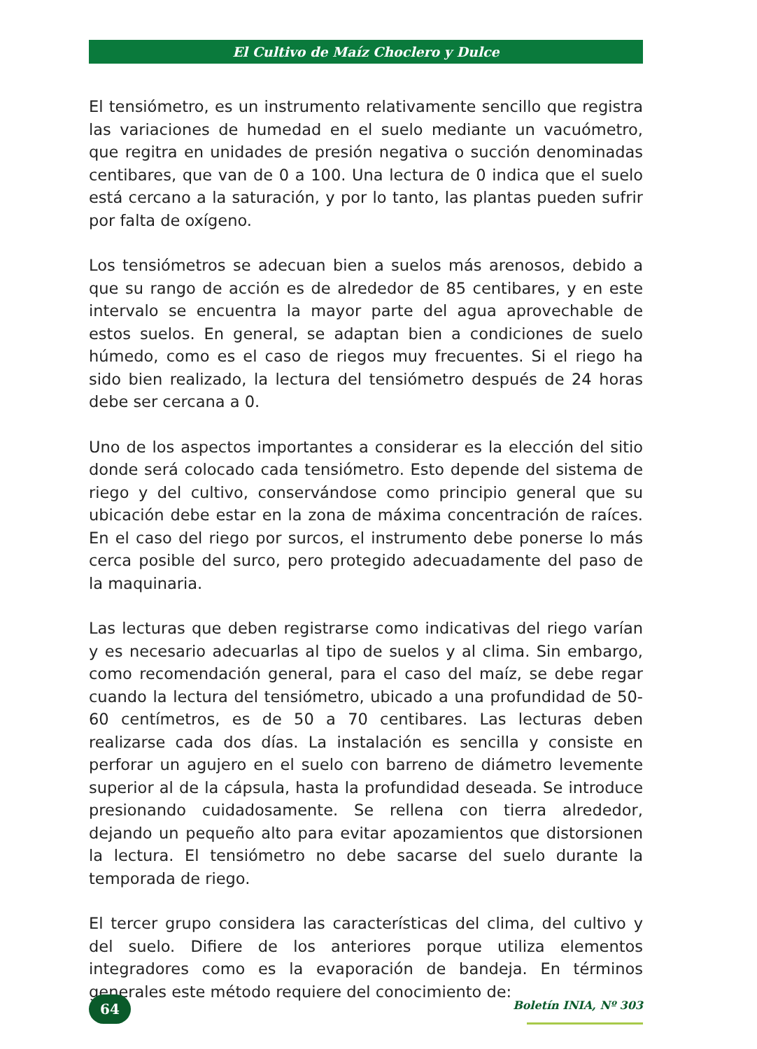El Cultivo de Maíz Choclero y Dulce
El tensiómetro, es un instrumento relativamente sencillo que registra las variaciones de humedad en el suelo mediante un vacuómetro, que regitra en unidades de presión negativa o succión denominadas centibares, que van de 0 a 100. Una lectura de 0 indica que el suelo está cercano a la saturación, y por lo tanto, las plantas pueden sufrir por falta de oxígeno.
Los tensiómetros se adecuan bien a suelos más arenosos, debido a que su rango de acción es de alrededor de 85 centibares, y en este intervalo se encuentra la mayor parte del agua aprovechable de estos suelos. En general, se adaptan bien a condiciones de suelo húmedo, como es el caso de riegos muy frecuentes. Si el riego ha sido bien realizado, la lectura del tensiómetro después de 24 horas debe ser cercana a 0.
Uno de los aspectos importantes a considerar es la elección del sitio donde será colocado cada tensiómetro. Esto depende del sistema de riego y del cultivo, conservándose como principio general que su ubicación debe estar en la zona de máxima concentración de raíces. En el caso del riego por surcos, el instrumento debe ponerse lo más cerca posible del surco, pero protegido adecuadamente del paso de la maquinaria.
Las lecturas que deben registrarse como indicativas del riego varían y es necesario adecuarlas al tipo de suelos y al clima. Sin embargo, como recomendación general, para el caso del maíz, se debe regar cuando la lectura del tensiómetro, ubicado a una profundidad de 50-60 centímetros, es de 50 a 70 centibares. Las lecturas deben realizarse cada dos días. La instalación es sencilla y consiste en perforar un agujero en el suelo con barreno de diámetro levemente superior al de la cápsula, hasta la profundidad deseada. Se introduce presionando cuidadosamente. Se rellena con tierra alrededor, dejando un pequeño alto para evitar apozamientos que distorsionen la lectura. El tensiómetro no debe sacarse del suelo durante la temporada de riego.
El tercer grupo considera las características del clima, del cultivo y del suelo. Difiere de los anteriores porque utiliza elementos integradores como es la evaporación de bandeja. En términos generales este método requiere del conocimiento de:
64 Boletín INIA, Nº 303